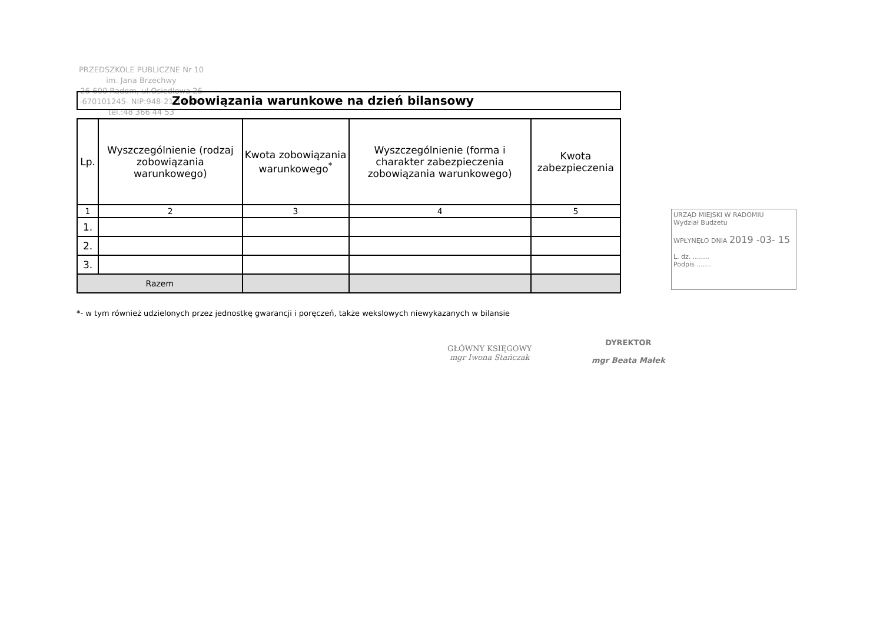PRZEDSZKOLE PUBLICZNE Nr 10
im. Jana Brzechwy
26-600 Radom, ul.Osiedlowa 26
-670101245- NIP:948-21-19-641
tel.:48 366 44 53
Zobowiązania warunkowe na dzień bilansowy
| Lp. | Wyszczególnienie (rodzaj zobowiązania warunkowego) | Kwota zobowiązania warunkowego<sup>*</sup> | Wyszczególnienie (forma i charakter zabezpieczenia zobowiązania warunkowego) | Kwota zabezpieczenia |
| --- | --- | --- | --- | --- |
| 1 | 2 | 3 | 4 | 5 |
| 1. | | | | |
| 2. | | | | |
| 3. | | | | |
| Razem | | | | |
*- w tym również udzielonych przez jednostkę gwarancji i poręczeń, także wekslowych niewykazanych w bilansie
URZĄD MIEJSKI W RADOMIU
Wydział Budżetu
WPŁYNĘŁO DNIA 2019 -03- 15
L. dz. ........
Podpis .......
GŁÓWNY KSIĘGOWY
mgr Iwona Stańczak
DYREKTOR
mgr Beata Małek